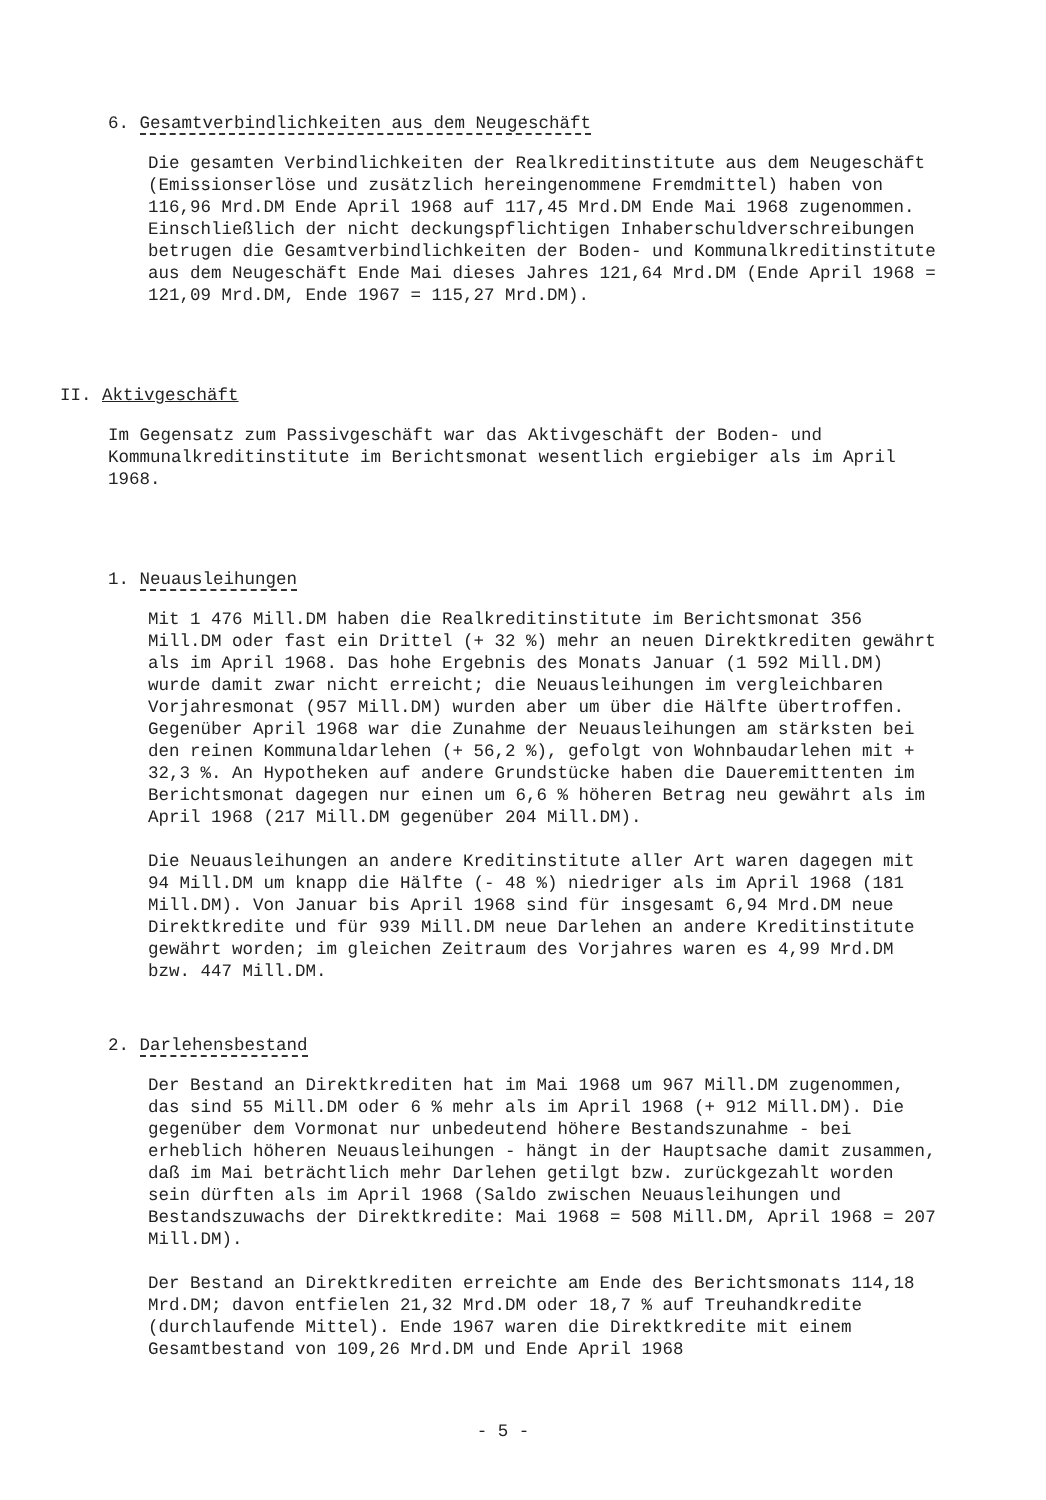6. Gesamtverbindlichkeiten aus dem Neugeschäft
Die gesamten Verbindlichkeiten der Realkreditinstitute aus dem Neugeschäft (Emissionserlöse und zusätzlich hereingenommene Fremdmittel) haben von 116,96 Mrd.DM Ende April 1968 auf 117,45 Mrd.DM Ende Mai 1968 zugenommen. Einschließlich der nicht deckungspflichtigen Inhaberschuldverschreibungen betrugen die Gesamtverbindlichkeiten der Boden- und Kommunalkreditinstitute aus dem Neugeschäft Ende Mai dieses Jahres 121,64 Mrd.DM (Ende April 1968 = 121,09 Mrd.DM, Ende 1967 = 115,27 Mrd.DM).
II. Aktivgeschäft
Im Gegensatz zum Passivgeschäft war das Aktivgeschäft der Boden- und Kommunalkreditinstitute im Berichtsmonat wesentlich ergiebiger als im April 1968.
1. Neuausleihungen
Mit 1 476 Mill.DM haben die Realkreditinstitute im Berichtsmonat 356 Mill.DM oder fast ein Drittel (+ 32 %) mehr an neuen Direktkrediten gewährt als im April 1968. Das hohe Ergebnis des Monats Januar (1 592 Mill.DM) wurde damit zwar nicht erreicht; die Neuausleihungen im vergleichbaren Vorjahresmonat (957 Mill.DM) wurden aber um über die Hälfte übertroffen. Gegenüber April 1968 war die Zunahme der Neuausleihungen am stärksten bei den reinen Kommunaldarlehen (+ 56,2 %), gefolgt von Wohnbaudarlehen mit + 32,3 %. An Hypotheken auf andere Grundstücke haben die Daueremittenten im Berichtsmonat dagegen nur einen um 6,6 % höheren Betrag neu gewährt als im April 1968 (217 Mill.DM gegenüber 204 Mill.DM).
Die Neuausleihungen an andere Kreditinstitute aller Art waren dagegen mit 94 Mill.DM um knapp die Hälfte (- 48 %) niedriger als im April 1968 (181 Mill.DM). Von Januar bis April 1968 sind für insgesamt 6,94 Mrd.DM neue Direktkredite und für 939 Mill.DM neue Darlehen an andere Kreditinstitute gewährt worden; im gleichen Zeitraum des Vorjahres waren es 4,99 Mrd.DM bzw. 447 Mill.DM.
2. Darlehensbestand
Der Bestand an Direktkrediten hat im Mai 1968 um 967 Mill.DM zugenommen, das sind 55 Mill.DM oder 6 % mehr als im April 1968 (+ 912 Mill.DM). Die gegenüber dem Vormonat nur unbedeutend höhere Bestandszunahme - bei erheblich höheren Neuausleihungen - hängt in der Hauptsache damit zusammen, daß im Mai beträchtlich mehr Darlehen getilgt bzw. zurückgezahlt worden sein dürften als im April 1968 (Saldo zwischen Neuausleihungen und Bestandszuwachs der Direktkredite: Mai 1968 = 508 Mill.DM, April 1968 = 207 Mill.DM).
Der Bestand an Direktkrediten erreichte am Ende des Berichtsmonats 114,18 Mrd.DM; davon entfielen 21,32 Mrd.DM oder 18,7 % auf Treuhandkredite (durchlaufende Mittel). Ende 1967 waren die Direktkredite mit einem Gesamtbestand von 109,26 Mrd.DM und Ende April 1968
- 5 -